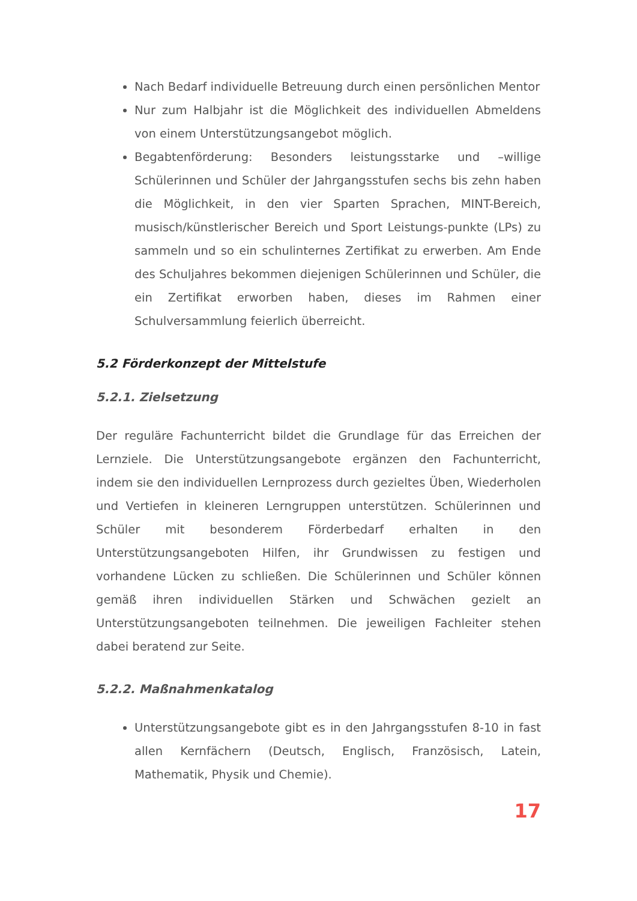Nach Bedarf individuelle Betreuung durch einen persönlichen Mentor
Nur zum Halbjahr ist die Möglichkeit des individuellen Abmeldens von einem Unterstützungsangebot möglich.
Begabtenförderung: Besonders leistungsstarke und –willige Schülerinnen und Schüler der Jahrgangsstufen sechs bis zehn haben die Möglichkeit, in den vier Sparten Sprachen, MINT-Bereich, musisch/künstlerischer Bereich und Sport Leistungs-punkte (LPs) zu sammeln und so ein schulinternes Zertifikat zu erwerben. Am Ende des Schuljahres bekommen diejenigen Schülerinnen und Schüler, die ein Zertifikat erworben haben, dieses im Rahmen einer Schulversammlung feierlich überreicht.
5.2 Förderkonzept der Mittelstufe
5.2.1. Zielsetzung
Der reguläre Fachunterricht bildet die Grundlage für das Erreichen der Lernziele. Die Unterstützungsangebote ergänzen den Fachunterricht, indem sie den individuellen Lernprozess durch gezieltes Üben, Wiederholen und Vertiefen in kleineren Lerngruppen unterstützen. Schülerinnen und Schüler mit besonderem Förderbedarf erhalten in den Unterstützungsangeboten Hilfen, ihr Grundwissen zu festigen und vorhandene Lücken zu schließen. Die Schülerinnen und Schüler können gemäß ihren individuellen Stärken und Schwächen gezielt an Unterstützungsangeboten teilnehmen. Die jeweiligen Fachleiter stehen dabei beratend zur Seite.
5.2.2. Maßnahmenkatalog
Unterstützungsangebote gibt es in den Jahrgangsstufen 8-10 in fast allen Kernfächern (Deutsch, Englisch, Französisch, Latein, Mathematik, Physik und Chemie).
17